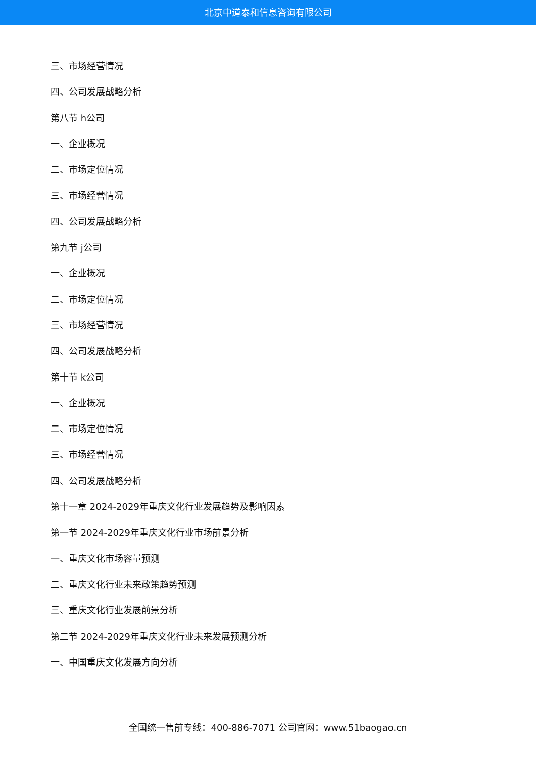北京中道泰和信息咨询有限公司
三、市场经营情况
四、公司发展战略分析
第八节 h公司
一、企业概况
二、市场定位情况
三、市场经营情况
四、公司发展战略分析
第九节 j公司
一、企业概况
二、市场定位情况
三、市场经营情况
四、公司发展战略分析
第十节 k公司
一、企业概况
二、市场定位情况
三、市场经营情况
四、公司发展战略分析
第十一章 2024-2029年重庆文化行业发展趋势及影响因素
第一节 2024-2029年重庆文化行业市场前景分析
一、重庆文化市场容量预测
二、重庆文化行业未来政策趋势预测
三、重庆文化行业发展前景分析
第二节 2024-2029年重庆文化行业未来发展预测分析
一、中国重庆文化发展方向分析
全国统一售前专线：400-886-7071 公司官网：www.51baogao.cn